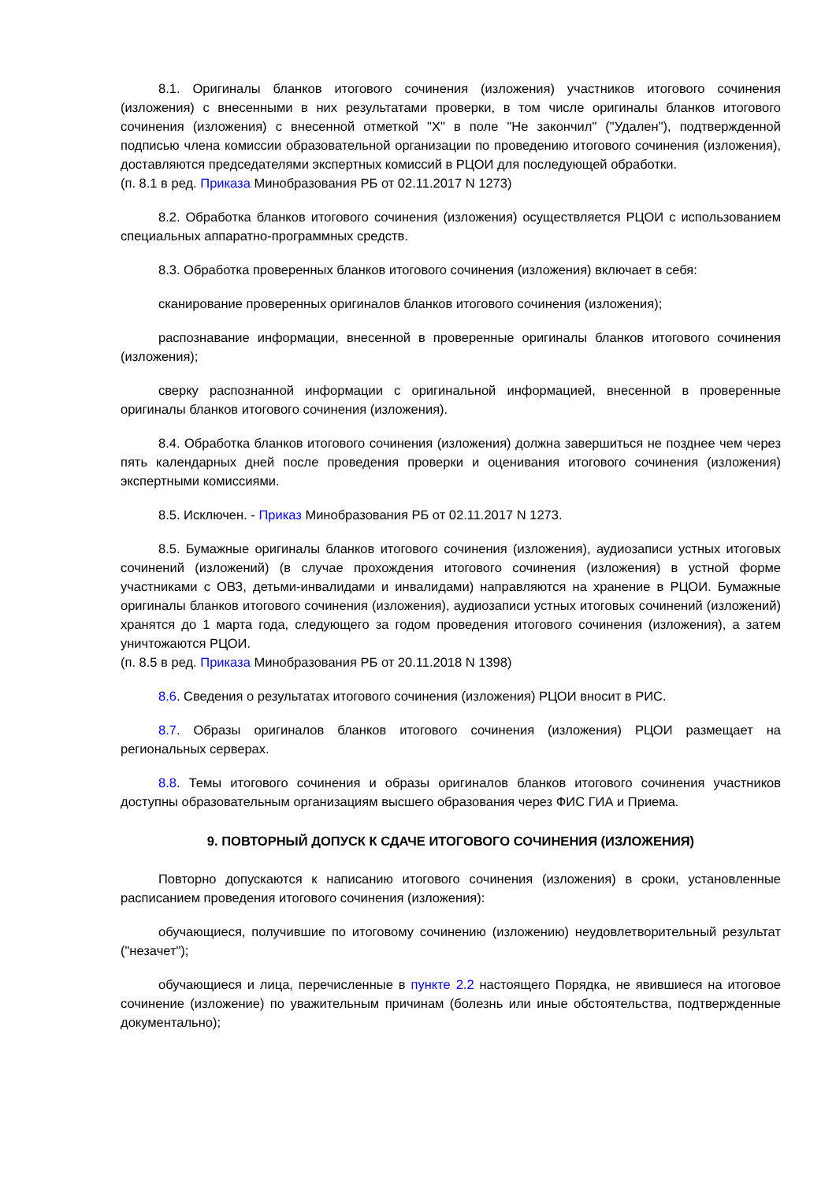8.1. Оригиналы бланков итогового сочинения (изложения) участников итогового сочинения (изложения) с внесенными в них результатами проверки, в том числе оригиналы бланков итогового сочинения (изложения) с внесенной отметкой "X" в поле "Не закончил" ("Удален"), подтвержденной подписью члена комиссии образовательной организации по проведению итогового сочинения (изложения), доставляются председателями экспертных комиссий в РЦОИ для последующей обработки.
(п. 8.1 в ред. Приказа Минобразования РБ от 02.11.2017 N 1273)
8.2. Обработка бланков итогового сочинения (изложения) осуществляется РЦОИ с использованием специальных аппаратно-программных средств.
8.3. Обработка проверенных бланков итогового сочинения (изложения) включает в себя:
сканирование проверенных оригиналов бланков итогового сочинения (изложения);
распознавание информации, внесенной в проверенные оригиналы бланков итогового сочинения (изложения);
сверку распознанной информации с оригинальной информацией, внесенной в проверенные оригиналы бланков итогового сочинения (изложения).
8.4. Обработка бланков итогового сочинения (изложения) должна завершиться не позднее чем через пять календарных дней после проведения проверки и оценивания итогового сочинения (изложения) экспертными комиссиями.
8.5. Исключен. - Приказ Минобразования РБ от 02.11.2017 N 1273.
8.5. Бумажные оригиналы бланков итогового сочинения (изложения), аудиозаписи устных итоговых сочинений (изложений) (в случае прохождения итогового сочинения (изложения) в устной форме участниками с ОВЗ, детьми-инвалидами и инвалидами) направляются на хранение в РЦОИ. Бумажные оригиналы бланков итогового сочинения (изложения), аудиозаписи устных итоговых сочинений (изложений) хранятся до 1 марта года, следующего за годом проведения итогового сочинения (изложения), а затем уничтожаются РЦОИ.
(п. 8.5 в ред. Приказа Минобразования РБ от 20.11.2018 N 1398)
8.6. Сведения о результатах итогового сочинения (изложения) РЦОИ вносит в РИС.
8.7. Образы оригиналов бланков итогового сочинения (изложения) РЦОИ размещает на региональных серверах.
8.8. Темы итогового сочинения и образы оригиналов бланков итогового сочинения участников доступны образовательным организациям высшего образования через ФИС ГИА и Приема.
9. ПОВТОРНЫЙ ДОПУСК К СДАЧЕ ИТОГОВОГО СОЧИНЕНИЯ (ИЗЛОЖЕНИЯ)
Повторно допускаются к написанию итогового сочинения (изложения) в сроки, установленные расписанием проведения итогового сочинения (изложения):
обучающиеся, получившие по итоговому сочинению (изложению) неудовлетворительный результат ("незачет");
обучающиеся и лица, перечисленные в пункте 2.2 настоящего Порядка, не явившиеся на итоговое сочинение (изложение) по уважительным причинам (болезнь или иные обстоятельства, подтвержденные документально);